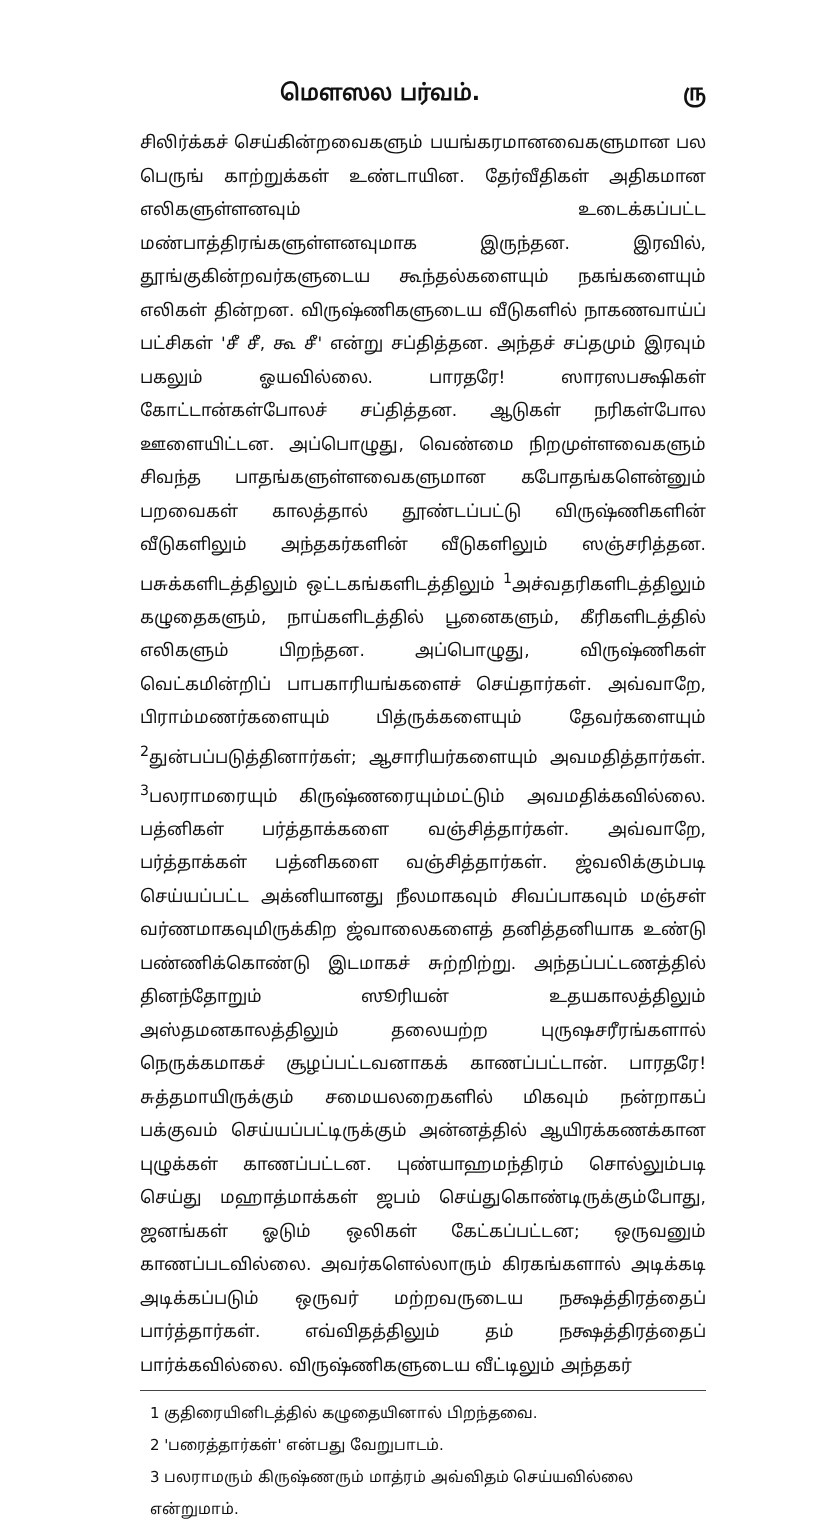மௌஸல பர்வம். ரு
சிலிர்க்கச் செய்கின்றவைகளும் பயங்கரமானவைகளுமான பல பெருங் காற்றுக்கள் உண்டாயின. தேர்வீதிகள் அதிகமான எலிகளுள்ளனவும் உடைக்கப்பட்ட மண்பாத்திரங்களுள்ளனவுமாக இருந்தன. இரவில், தூங்குகின்றவர்களுடைய கூந்தல்களையும் நகங்களையும் எலிகள் தின்றன. விருஷ்ணிகளுடைய வீடுகளில் நாகணவாய்ப் பட்சிகள் 'சீ சீ, கூ சீ' என்று சப்தித்தன. அந்தச் சப்தமும் இரவும் பகலும் ஓயவில்லை. பாரதரே! ஸாரஸபக்ஷிகள் கோட்டான்கள்போலச் சப்தித்தன. ஆடுகள் நரிகள்போல ஊளையிட்டன. அப்பொழுது, வெண்மை நிறமுள்ளவைகளும் சிவந்த பாதங்களுள்ளவைகளுமான கபோதங்களென்னும் பறவைகள் காலத்தால் தூண்டப்பட்டு விருஷ்ணிகளின் வீடுகளிலும் அந்தகர்களின் வீடுகளிலும் ஸஞ்சரித்தன. பசுக்களிடத்திலும் ஒட்டகங்களிடத்திலும் <sup>1</sup>அச்வதரிகளிடத்திலும் கழுதைகளும், நாய்களிடத்தில் பூனைகளும், கீரிகளிடத்தில் எலிகளும் பிறந்தன. அப்பொழுது, விருஷ்ணிகள் வெட்கமின்றிப் பாபகாரியங்களைச் செய்தார்கள். அவ்வாறே, பிராம்மணர்களையும் பித்ருக்களையும் தேவர்களையும் <sup>2</sup>துன்பப்படுத்தினார்கள்; ஆசாரியர்களையும் அவமதித்தார்கள். <sup>3</sup>பலராமரையும் கிருஷ்ணரையும்மட்டும் அவமதிக்கவில்லை. பத்னிகள் பர்த்தாக்களை வஞ்சித்தார்கள். அவ்வாறே, பர்த்தாக்கள் பத்னிகளை வஞ்சித்தார்கள். ஜ்வலிக்கும்படி செய்யப்பட்ட அக்னியானது நீலமாகவும் சிவப்பாகவும் மஞ்சள் வர்ணமாகவுமிருக்கிற ஜ்வாலைகளைத் தனித்தனியாக உண்டு பண்ணிக்கொண்டு இடமாகச் சுற்றிற்று. அந்தப்பட்டணத்தில் தினந்தோறும் ஸூரியன் உதயகாலத்திலும் அஸ்தமனகாலத்திலும் தலையற்ற புருஷசரீரங்களால் நெருக்கமாகச் சூழப்பட்டவனாகக் காணப்பட்டான். பாரதரே! சுத்தமாயிருக்கும் சமையலறைகளில் மிகவும் நன்றாகப் பக்குவம் செய்யப்பட்டிருக்கும் அன்னத்தில் ஆயிரக்கணக்கான புழுக்கள் காணப்பட்டன. புண்யாஹமந்திரம் சொல்லும்படி செய்து மஹாத்மாக்கள் ஜபம் செய்துகொண்டிருக்கும்போது, ஜனங்கள் ஓடும் ஒலிகள் கேட்கப்பட்டன; ஒருவனும் காணப்படவில்லை. அவர்களெல்லாரும் கிரகங்களால் அடிக்கடி அடிக்கப்படும் ஒருவர் மற்றவருடைய நக்ஷத்திரத்தைப் பார்த்தார்கள். எவ்விதத்திலும் தம் நக்ஷத்திரத்தைப் பார்க்கவில்லை. விருஷ்ணிகளுடைய வீட்டிலும் அந்தகர்
1 குதிரையினிடத்தில் கழுதையினால் பிறந்தவை.
2 'பரைத்தார்கள்' என்பது வேறுபாடம்.
3 பலராமரும் கிருஷ்ணரும் மாத்ரம் அவ்விதம் செய்யவில்லை என்றுமாம்.